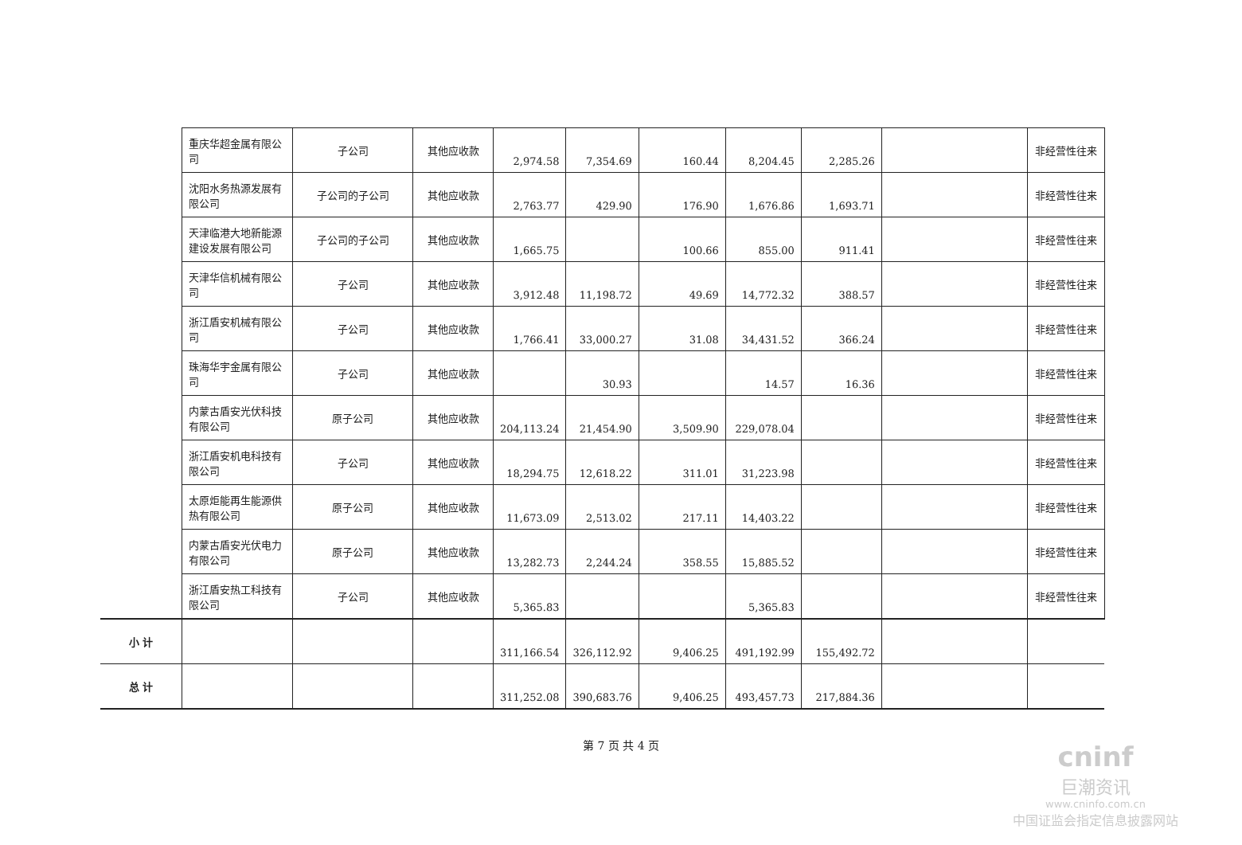| | 重庆华超金属有限公司 | 子公司 | 其他应收款 | 2,974.58 | 7,354.69 | 160.44 | 8,204.45 | 2,285.26 | | 非经营性往来 |
| | 沈阳水务热源发展有限公司 | 子公司的子公司 | 其他应收款 | 2,763.77 | 429.90 | 176.90 | 1,676.86 | 1,693.71 | | 非经营性往来 |
| | 天津临港大地新能源建设发展有限公司 | 子公司的子公司 | 其他应收款 | 1,665.75 | | 100.66 | 855.00 | 911.41 | | 非经营性往来 |
| | 天津华信机械有限公司 | 子公司 | 其他应收款 | 3,912.48 | 11,198.72 | 49.69 | 14,772.32 | 388.57 | | 非经营性往来 |
| | 浙江盾安机械有限公司 | 子公司 | 其他应收款 | 1,766.41 | 33,000.27 | 31.08 | 34,431.52 | 366.24 | | 非经营性往来 |
| | 珠海华宇金属有限公司 | 子公司 | 其他应收款 | | 30.93 | | 14.57 | 16.36 | | 非经营性往来 |
| | 内蒙古盾安光伏科技有限公司 | 原子公司 | 其他应收款 | 204,113.24 | 21,454.90 | 3,509.90 | 229,078.04 | | | 非经营性往来 |
| | 浙江盾安机电科技有限公司 | 子公司 | 其他应收款 | 18,294.75 | 12,618.22 | 311.01 | 31,223.98 | | | 非经营性往来 |
| | 太原炬能再生能源供热有限公司 | 原子公司 | 其他应收款 | 11,673.09 | 2,513.02 | 217.11 | 14,403.22 | | | 非经营性往来 |
| | 内蒙古盾安光伏电力有限公司 | 原子公司 | 其他应收款 | 13,282.73 | 2,244.24 | 358.55 | 15,885.52 | | | 非经营性往来 |
| | 浙江盾安热工科技有限公司 | 子公司 | 其他应收款 | 5,365.83 | | | 5,365.83 | | | 非经营性往来 |
| 小 计 | | | | 311,166.54 | 326,112.92 | 9,406.25 | 491,192.99 | 155,492.72 | | |
| 总 计 | | | | 311,252.08 | 390,683.76 | 9,406.25 | 493,457.73 | 217,884.36 | | |
第 7 页 共 4 页
cninf
巨潮资讯
www.cninfo.com.cn
中国证监会指定信息披露网站